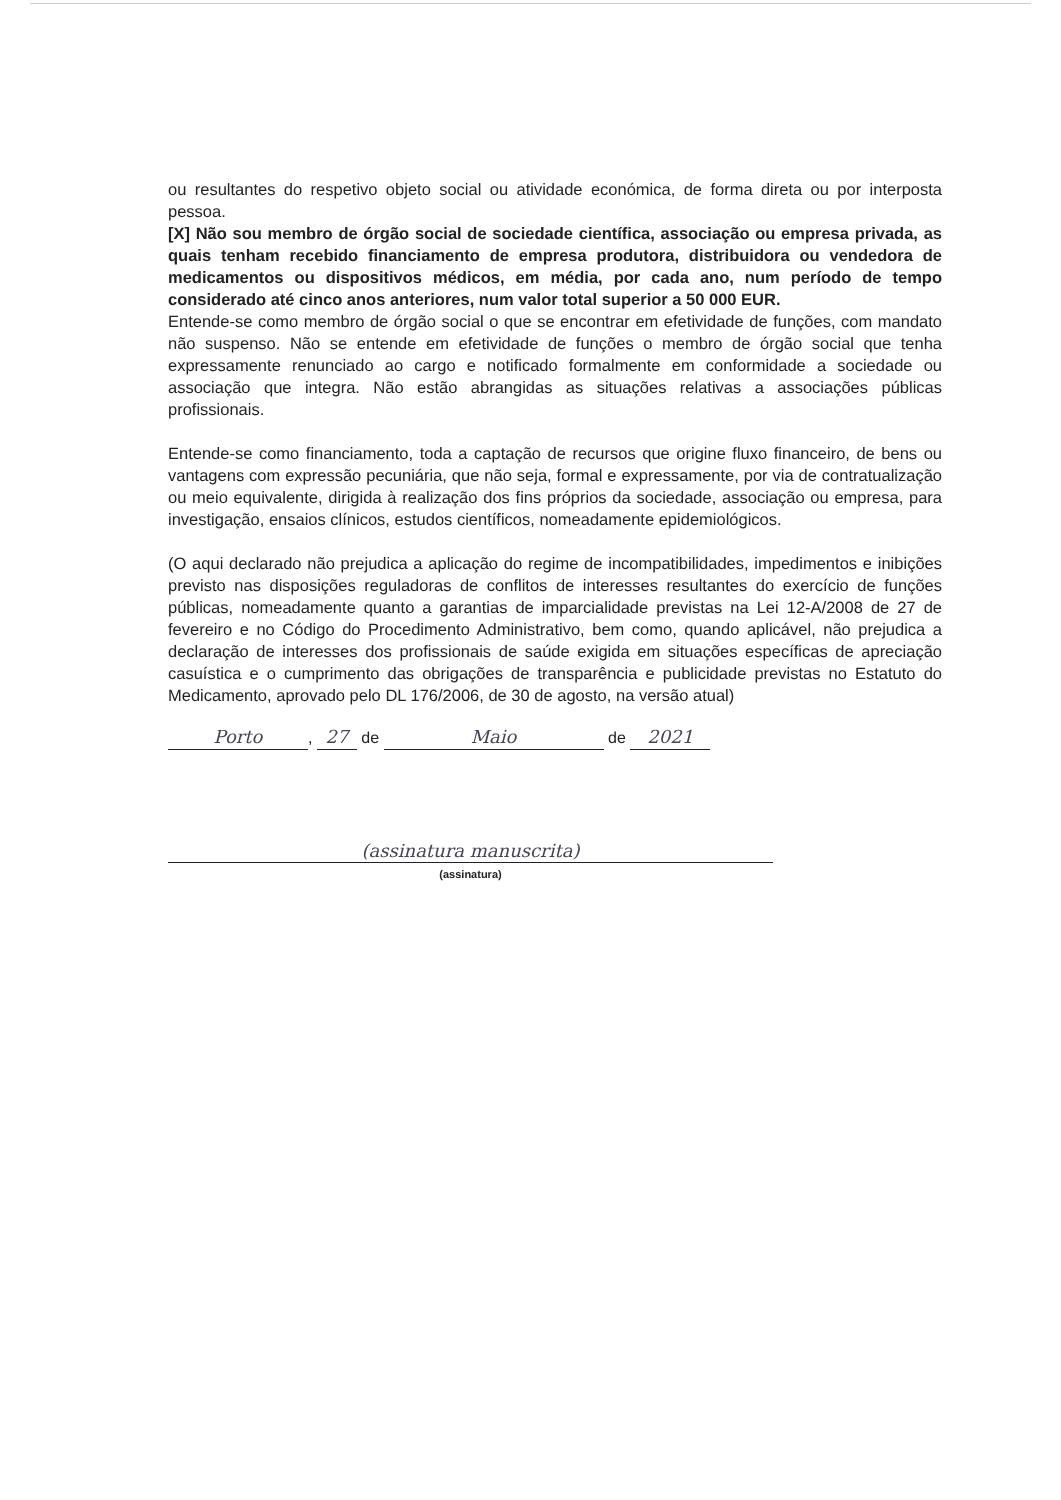ou resultantes do respetivo objeto social ou atividade económica, de forma direta ou por interposta pessoa.
[X] Não sou membro de órgão social de sociedade científica, associação ou empresa privada, as quais tenham recebido financiamento de empresa produtora, distribuidora ou vendedora de medicamentos ou dispositivos médicos, em média, por cada ano, num período de tempo considerado até cinco anos anteriores, num valor total superior a 50 000 EUR.
Entende-se como membro de órgão social o que se encontrar em efetividade de funções, com mandato não suspenso. Não se entende em efetividade de funções o membro de órgão social que tenha expressamente renunciado ao cargo e notificado formalmente em conformidade a sociedade ou associação que integra. Não estão abrangidas as situações relativas a associações públicas profissionais.
Entende-se como financiamento, toda a captação de recursos que origine fluxo financeiro, de bens ou vantagens com expressão pecuniária, que não seja, formal e expressamente, por via de contratualização ou meio equivalente, dirigida à realização dos fins próprios da sociedade, associação ou empresa, para investigação, ensaios clínicos, estudos científicos, nomeadamente epidemiológicos.
(O aqui declarado não prejudica a aplicação do regime de incompatibilidades, impedimentos e inibições previsto nas disposições reguladoras de conflitos de interesses resultantes do exercício de funções públicas, nomeadamente quanto a garantias de imparcialidade previstas na Lei 12-A/2008 de 27 de fevereiro e no Código do Procedimento Administrativo, bem como, quando aplicável, não prejudica a declaração de interesses dos profissionais de saúde exigida em situações específicas de apreciação casuística e o cumprimento das obrigações de transparência e publicidade previstas no Estatuto do Medicamento, aprovado pelo DL 176/2006, de 30 de agosto, na versão atual)
Porto, 27 de Maio de 2021
(assinatura manuscrita)
(assinatura)